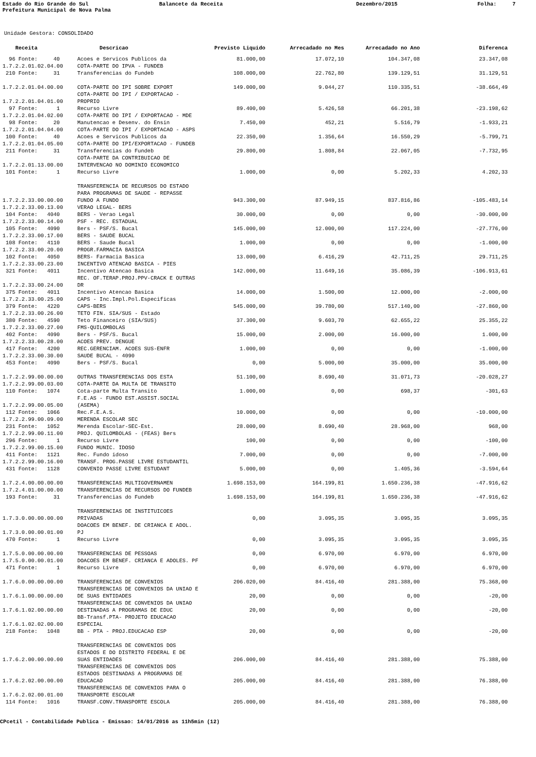Estado do Rio Grande do Sul
Balancete da Receita
Dezembro/2015
Folha: 7
Prefeitura Municipal de Nova Palma
Unidade Gestora: CONSOLIDADO
| Receita | Descricao | Previsto Liquido | Arrecadado no Mes | Arrecadado no Ano | Diferenca |
| --- | --- | --- | --- | --- | --- |
| 96 Fonte: 40 | Acoes e Servicos Publicos da | 81.000,00 | 17.072,10 | 104.347,08 | 23.347,08 |
| 1.7.2.2.01.02.04.00 | COTA-PARTE DO IPVA - FUNDEB | | | | |
| 210 Fonte: 31 | Transferencias do Fundeb | 108.000,00 | 22.762,80 | 139.129,51 | 31.129,51 |
| 1.7.2.2.01.04.00.00 | COTA-PARTE DO IPI SOBRE EXPORT | 149.000,00 | 9.044,27 | 110.335,51 | -38.664,49 |
| 1.7.2.2.01.04.01.00 | COTA-PARTE DO IPI / EXPORTACAO - PROPRIO | | | | |
| 97 Fonte: 1 | Recurso Livre | 89.400,00 | 5.426,58 | 66.201,38 | -23.198,62 |
| 1.7.2.2.01.04.02.00 | COTA-PARTE DO IPI / EXPORTACAO - MDE | | | | |
| 98 Fonte: 20 | Manutencao e Desenv. do Ensin | 7.450,00 | 452,21 | 5.516,79 | -1.933,21 |
| 1.7.2.2.01.04.04.00 | COTA-PARTE DO IPI / EXPORTACAO - ASPS | | | | |
| 100 Fonte: 40 | Acoes e Servicos Publicos da | 22.350,00 | 1.356,64 | 16.550,29 | -5.799,71 |
| 1.7.2.2.01.04.05.00 | COTA-PARTE DO IPI/EXPORTACAO - FUNDEB | | | | |
| 211 Fonte: 31 | Transferencias do Fundeb | 29.800,00 | 1.808,84 | 22.067,05 | -7.732,95 |
| 1.7.2.2.01.13.00.00 | COTA-PARTE DA CONTRIBUICAO DE INTERVENCAO NO DOMINIO ECONOMICO | | | | |
| 101 Fonte: 1 | Recurso Livre | 1.000,00 | 0,00 | 5.202,33 | 4.202,33 |
| 1.7.2.2.33.00.00.00 | TRANSFERENCIA DE RECURSOS DO ESTADO PARA PROGRAMAS DE SAUDE - REPASSE FUNDO A FUNDO | 943.300,00 | 87.949,15 | 837.816,86 | -105.483,14 |
| 1.7.2.2.33.00.13.00 | VERAO LEGAL- BERS | | | | |
| 104 Fonte: 4040 | BERS - Verao Legal | 30.000,00 | 0,00 | 0,00 | -30.000,00 |
| 1.7.2.2.33.00.14.00 | PSF - REC. ESTADUAL | | | | |
| 105 Fonte: 4090 | Bers - PSF/S. Bucal | 145.000,00 | 12.000,00 | 117.224,00 | -27.776,00 |
| 1.7.2.2.33.00.17.00 | BERS - SAUDE BUCAL | | | | |
| 108 Fonte: 4110 | BERS - Saude Bucal | 1.000,00 | 0,00 | 0,00 | -1.000,00 |
| 1.7.2.2.33.00.20.00 | PROGR.FARMACIA BASICA | | | | |
| 102 Fonte: 4050 | BERS- Farmacia Basica | 13.000,00 | 6.416,29 | 42.711,25 | 29.711,25 |
| 1.7.2.2.33.00.23.00 | INCENTIVO ATENCAO BASICA - PIES | | | | |
| 321 Fonte: 4011 | Incentivo Atencao Basica | 142.000,00 | 11.649,16 | 35.086,39 | -106.913,61 |
| 1.7.2.2.33.00.24.00 | REC. OF.TERAP.PROJ.PPV-CRACK E OUTRAS DR | | | | |
| 375 Fonte: 4011 | Incentivo Atencao Basica | 14.000,00 | 1.500,00 | 12.000,00 | -2.000,00 |
| 1.7.2.2.33.00.25.00 | CAPS - Inc.Impl.Pol.Especificas | | | | |
| 379 Fonte: 4220 | CAPS-BERS | 545.000,00 | 39.780,00 | 517.140,00 | -27.860,00 |
| 1.7.2.2.33.00.26.00 | TETO FIN. SIA/SUS - Estado | | | | |
| 380 Fonte: 4590 | Teto Financeiro (SIA/SUS) | 37.300,00 | 9.603,70 | 62.655,22 | 25.355,22 |
| 1.7.2.2.33.00.27.00 | FMS-QUILOMBOLAS | | | | |
| 402 Fonte: 4090 | Bers - PSF/S. Bucal | 15.000,00 | 2.000,00 | 16.000,00 | 1.000,00 |
| 1.7.2.2.33.00.28.00 | ACOES PREV. DENGUE | | | | |
| 417 Fonte: 4200 | REC.GERENCIAM. ACOES SUS-ENFR | 1.000,00 | 0,00 | 0,00 | -1.000,00 |
| 1.7.2.2.33.00.30.00 | SAUDE BUCAL - 4090 | | | | |
| 453 Fonte: 4090 | Bers - PSF/S. Bucal | 0,00 | 5.000,00 | 35.000,00 | 35.000,00 |
| 1.7.2.2.99.00.00.00 | OUTRAS TRANSFERENCIAS DOS ESTA | 51.100,00 | 8.690,40 | 31.071,73 | -20.028,27 |
| 1.7.2.2.99.00.03.00 | COTA-PARTE DA MULTA DE TRANSITO | | | | |
| 110 Fonte: 1074 | Cota-parte Multa Transito | 1.000,00 | 0,00 | 698,37 | -301,63 |
| 1.7.2.2.99.00.05.00 | F.E.AS - FUNDO EST.ASSIST.SOCIAL (ASEMA) | | | | |
| 112 Fonte: 1066 | Rec.F.E.A.S. | 10.000,00 | 0,00 | 0,00 | -10.000,00 |
| 1.7.2.2.99.00.09.00 | MERENDA ESCOLAR SEC | | | | |
| 231 Fonte: 1052 | Merenda Escolar-SEC-Est. | 28.000,00 | 8.690,40 | 28.968,00 | 968,00 |
| 1.7.2.2.99.00.11.00 | PROJ. QUILOMBOLAS - (FEAS) Bers | | | | |
| 296 Fonte: 1 | Recurso Livre | 100,00 | 0,00 | 0,00 | -100,00 |
| 1.7.2.2.99.00.15.00 | FUNDO MUNIC. IDOSO | | | | |
| 411 Fonte: 1121 | Rec. Fundo idoso | 7.000,00 | 0,00 | 0,00 | -7.000,00 |
| 1.7.2.2.99.00.16.00 | TRANSF. PROG.PASSE LIVRE ESTUDANTIL | | | | |
| 431 Fonte: 1128 | CONVENIO PASSE LIVRE ESTUDANT | 5.000,00 | 0,00 | 1.405,36 | -3.594,64 |
| 1.7.2.4.00.00.00.00 | TRANSFERENCIAS MULTIGOVERNAMEN | 1.698.153,00 | 164.199,81 | 1.650.236,38 | -47.916,62 |
| 1.7.2.4.01.00.00.00 | TRANSFERENCIAS DE RECURSOS DO FUNDEB | | | | |
| 193 Fonte: 31 | Transferencias do Fundeb | 1.698.153,00 | 164.199,81 | 1.650.236,38 | -47.916,62 |
| 1.7.3.0.00.00.00.00 | TRANSFERENCIAS DE INSTITUICOES PRIVADAS | 0,00 | 3.095,35 | 3.095,35 | 3.095,35 |
| 1.7.3.0.00.00.01.00 | DOACOES EM BENEF. DE CRIANCA E ADOL. PJ | | | | |
| 470 Fonte: 1 | Recurso Livre | 0,00 | 3.095,35 | 3.095,35 | 3.095,35 |
| 1.7.5.0.00.00.00.00 | TRANSFERENCIAS DE PESSOAS | 0,00 | 6.970,00 | 6.970,00 | 6.970,00 |
| 1.7.5.0.00.00.01.00 | DOACOES EM BENEF. CRIANCA E ADOLES. PF | | | | |
| 471 Fonte: 1 | Recurso Livre | 0,00 | 6.970,00 | 6.970,00 | 6.970,00 |
| 1.7.6.0.00.00.00.00 | TRANSFERENCIAS DE CONVENIOS | 206.020,00 | 84.416,40 | 281.388,00 | 75.368,00 |
| 1.7.6.1.00.00.00.00 | TRANSFERENCIAS DE CONVENIOS DA UNIAO E DE SUAS ENTIDADES | 20,00 | 0,00 | 0,00 | -20,00 |
| 1.7.6.1.02.00.00.00 | TRANSFERENCIAS DE CONVENIOS DA UNIAO DESTINADAS A PROGRAMAS DE EDUC | 20,00 | 0,00 | 0,00 | -20,00 |
| 1.7.6.1.02.02.00.00 | BB-Transf.PTA- PROJETO EDUCACAO ESPECIAL | | | | |
| 218 Fonte: 1048 | BB - PTA - PROJ.EDUCACAO ESP | 20,00 | 0,00 | 0,00 | -20,00 |
| 1.7.6.2.00.00.00.00 | TRANSFERENCIAS DE CONVENIOS DOS ESTADOS E DO DISTRITO FEDERAL E DE SUAS ENTIDADES | 206.000,00 | 84.416,40 | 281.388,00 | 75.388,00 |
| 1.7.6.2.02.00.00.00 | TRANSFERENCIAS DE CONVENIOS DOS ESTADOS DESTINADAS A PROGRAMAS DE EDUCACAO | 205.000,00 | 84.416,40 | 281.388,00 | 76.388,00 |
| 1.7.6.2.02.00.01.00 | TRANSFERENCIAS DE CONVENIOS PARA O TRANSPORTE ESCOLAR | | | | |
| 114 Fonte: 1016 | TRANSF.CONV.TRANSPORTE ESCOLA | 205.000,00 | 84.416,40 | 281.388,00 | 76.388,00 |
CPcetil - Contabilidade Publica - Emissao: 14/01/2016 as 11h5min (12)